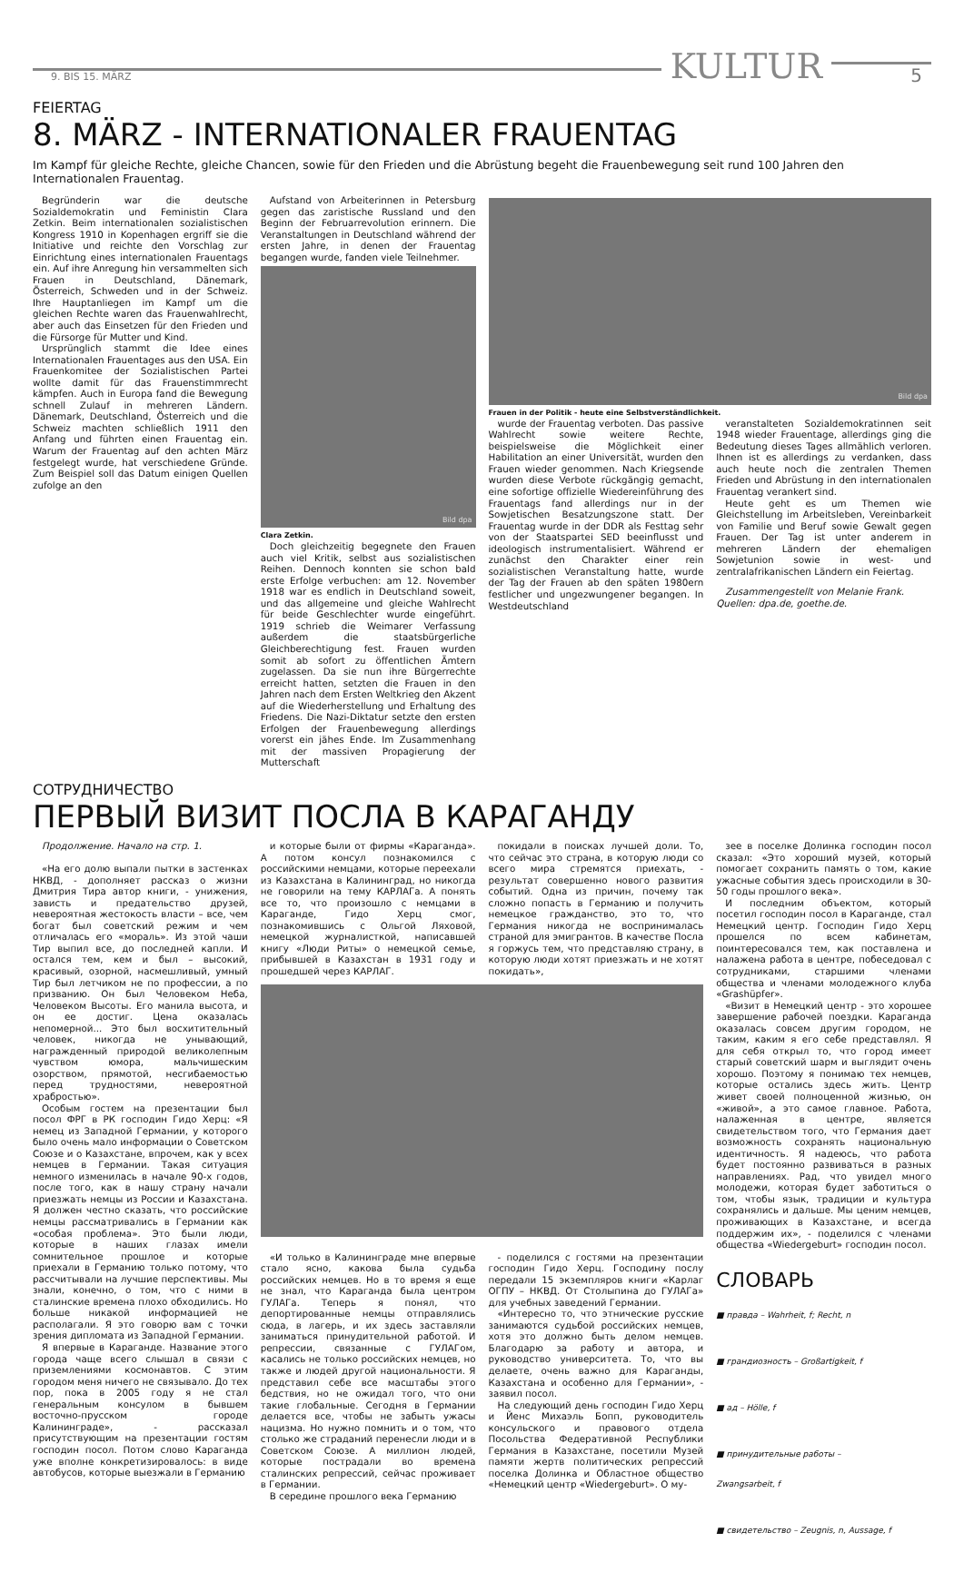9. BIS 15. MÄRZ
KULTUR
5
FEIERTAG
8. MÄRZ - INTERNATIONALER FRAUENTAG
Im Kampf für gleiche Rechte, gleiche Chancen, sowie für den Frieden und die Abrüstung begeht die Frauenbewegung seit rund 100 Jahren den Internationalen Frauentag.
Begründerin war die deutsche Sozialdemokratin und Feministin Clara Zetkin. Beim internationalen sozialistischen Kongress 1910 in Kopenhagen ergriff sie die Initiative und reichte den Vorschlag zur Einrichtung eines internationalen Frauentags ein. Auf ihre Anregung hin versammelten sich Frauen in Deutschland, Dänemark, Österreich, Schweden und in der Schweiz. Ihre Hauptanliegen im Kampf um die gleichen Rechte waren das Frauenwahlrecht, aber auch das Einsetzen für den Frieden und die Fürsorge für Mutter und Kind.
Ursprünglich stammt die Idee eines Internationalen Frauentages aus den USA. Ein Frauenkomitee der Sozialistischen Partei wollte damit für das Frauenstimmrecht kämpfen. Auch in Europa fand die Bewegung schnell Zulauf in mehreren Ländern. Dänemark, Deutschland, Österreich und die Schweiz machten schließlich 1911 den Anfang und führten einen Frauentag ein. Warum der Frauentag auf den achten März festgelegt wurde, hat verschiedene Gründe. Zum Beispiel soll das Datum einigen Quellen zufolge an den
Aufstand von Arbeiterinnen in Petersburg gegen das zaristische Russland und den Beginn der Februarrevolution erinnern. Die Veranstaltungen in Deutschland während der ersten Jahre, in denen der Frauentag begangen wurde, fanden viele Teilnehmer.
Bild dpa
Clara Zetkin.
Doch gleichzeitig begegnete den Frauen auch viel Kritik, selbst aus sozialistischen Reihen. Dennoch konnten sie schon bald erste Erfolge verbuchen: am 12. November 1918 war es endlich in Deutschland soweit, und das allgemeine und gleiche Wahlrecht für beide Geschlechter wurde eingeführt. 1919 schrieb die Weimarer Verfassung außerdem die staatsbürgerliche Gleichberechtigung fest. Frauen wurden somit ab sofort zu öffentlichen Ämtern zugelassen. Da sie nun ihre Bürgerrechte erreicht hatten, setzten die Frauen in den Jahren nach dem Ersten Weltkrieg den Akzent auf die Wiederherstellung und Erhaltung des Friedens. Die Nazi-Diktatur setzte den ersten Erfolgen der Frauenbewegung allerdings vorerst ein jähes Ende. Im Zusammenhang mit der massiven Propagierung der Mutterschaft
Bild dpa
Frauen in der Politik - heute eine Selbstverständlichkeit.
wurde der Frauentag verboten. Das passive Wahlrecht sowie weitere Rechte, beispielsweise die Möglichkeit einer Habilitation an einer Universität, wurden den Frauen wieder genommen. Nach Kriegsende wurden diese Verbote rückgängig gemacht, eine sofortige offizielle Wiedereinführung des Frauentags fand allerdings nur in der Sowjetischen Besatzungszone statt. Der Frauentag wurde in der DDR als Festtag sehr von der Staatspartei SED beeinflusst und ideologisch instrumentalisiert. Während er zunächst den Charakter einer rein sozialistischen Veranstaltung hatte, wurde der Tag der Frauen ab den späten 1980ern festlicher und ungezwungener begangen. In Westdeutschland
veranstalteten Sozialdemokratinnen seit 1948 wieder Frauentage, allerdings ging die Bedeutung dieses Tages allmählich verloren. Ihnen ist es allerdings zu verdanken, dass auch heute noch die zentralen Themen Frieden und Abrüstung in den internationalen Frauentag verankert sind.
Heute geht es um Themen wie Gleichstellung im Arbeitsleben, Vereinbarkeit von Familie und Beruf sowie Gewalt gegen Frauen. Der Tag ist unter anderem in mehreren Ländern der ehemaligen Sowjetunion sowie in west- und zentralafrikanischen Ländern ein Feiertag.
Zusammengestellt von Melanie Frank.
Quellen: dpa.de, goethe.de.
СОТРУДНИЧЕСТВО
ПЕРВЫЙ ВИЗИТ ПОСЛА В КАРАГАНДУ
Продолжение. Начало на стр. 1.
«На его долю выпали пытки в застенках НКВД, - дополняет рассказ о жизни Дмитрия Тира автор книги, - унижения, зависть и предательство друзей, невероятная жестокость власти – все, чем богат был советский режим и чем отличалась его «мораль». Из этой чаши Тир выпил все, до последней капли. И остался тем, кем и был – высокий, красивый, озорной, насмешливый, умный Тир был летчиком не по профессии, а по призванию. Он был Человеком Неба, Человеком Высоты. Его манила высота, и он ее достиг. Цена оказалась непомерной... Это был восхитительный человек, никогда не унывающий, награжденный природой великолепным чувством юмора, мальчишеским озорством, прямотой, несгибаемостью перед трудностями, невероятной храбростью».
Особым гостем на презентации был посол ФРГ в РК господин Гидо Херц: «Я немец из Западной Германии, у которого было очень мало информации о Советском Союзе и о Казахстане, впрочем, как у всех немцев в Германии. Такая ситуация немного изменилась в начале 90-х годов, после того, как в нашу страну начали приезжать немцы из России и Казахстана. Я должен честно сказать, что российские немцы рассматривались в Германии как «особая проблема». Это были люди, которые в наших глазах имели сомнительное прошлое и которые приехали в Германию только потому, что рассчитывали на лучшие перспективы. Мы знали, конечно, о том, что с ними в сталинские времена плохо обходились. Но больше никакой информацией не располагали. Я это говорю вам с точки зрения дипломата из Западной Германии.
Я впервые в Караганде. Название этого города чаще всего слышал в связи с приземлениями космонавтов. С этим городом меня ничего не связывало. До тех пор, пока в 2005 году я не стал генеральным консулом в бывшем восточно-прусском городе Калининграде», - рассказал присутствующим на презентации гостям господин посол. Потом слово Караганда уже вполне конкретизировалось: в виде автобусов, которые выезжали в Германию
и которые были от фирмы «Караганда». А потом консул познакомился с российскими немцами, которые переехали из Казахстана в Калининград, но никогда не говорили на тему КАРЛАГа. А понять все то, что произошло с немцами в Караганде, Гидо Херц смог, познакомившись с Ольгой Ляховой, немецкой журналисткой, написавшей книгу «Люди Риты» о немецкой семье, прибывшей в Казахстан в 1931 году и прошедшей через КАРЛАГ.
покидали в поисках лучшей доли. То, что сейчас это страна, в которую люди со всего мира стремятся приехать, - результат совершенно нового развития событий. Одна из причин, почему так сложно попасть в Германию и получить немецкое гражданство, это то, что Германия никогда не воспринималась страной для эмигрантов. В качестве Посла я горжусь тем, что представляю страну, в которую люди хотят приезжать и не хотят покидать»,
«И только в Калининграде мне впервые стало ясно, какова была судьба российских немцев. Но в то время я еще не знал, что Караганда была центром ГУЛАГа. Теперь я понял, что депортированные немцы отправлялись сюда, в лагерь, и их здесь заставляли заниматься принудительной работой. И репрессии, связанные с ГУЛАГом, касались не только российских немцев, но также и людей другой национальности. Я представил себе все масштабы этого бедствия, но не ожидал того, что они такие глобальные. Сегодня в Германии делается все, чтобы не забыть ужасы нацизма. Но нужно помнить и о том, что столько же страданий перенесли люди и в Советском Союзе. А миллион людей, которые пострадали во времена сталинских репрессий, сейчас проживает в Германии.
В середине прошлого века Германию
- поделился с гостями на презентации господин Гидо Херц. Господину послу передали 15 экземпляров книги «Карлаг ОГПУ – НКВД. От Столыпина до ГУЛАГа» для учебных заведений Германии.
«Интересно то, что этнические русские занимаются судьбой российских немцев, хотя это должно быть делом немцев. Благодарю за работу и автора, и руководство университета. То, что вы делаете, очень важно для Караганды, Казахстана и особенно для Германии», - заявил посол.
На следующий день господин Гидо Херц и Йенс Михаэль Бопп, руководитель консульского и правового отдела Посольства Федеративной Республики Германия в Казахстане, посетили Музей памяти жертв политических репрессий поселка Долинка и Областное общество «Немецкий центр «Wiedergeburt». О му-
зее в поселке Долинка господин посол сказал: «Это хороший музей, который помогает сохранить память о том, какие ужасные события здесь происходили в 30-50 годы прошлого века».
И последним объектом, который посетил господин посол в Караганде, стал Немецкий центр. Господин Гидо Херц прошелся по всем кабинетам, поинтересовался тем, как поставлена и налажена работа в центре, побеседовал с сотрудниками, старшими членами общества и членами молодежного клуба «Grashüpfer».
«Визит в Немецкий центр - это хорошее завершение рабочей поездки. Караганда оказалась совсем другим городом, не таким, каким я его себе представлял. Я для себя открыл то, что город имеет старый советский шарм и выглядит очень хорошо. Поэтому я понимаю тех немцев, которые остались здесь жить. Центр живет своей полноценной жизнью, он «живой», а это самое главное. Работа, налаженная в центре, является свидетельством того, что Германия дает возможность сохранять национальную идентичность. Я надеюсь, что работа будет постоянно развиваться в разных направлениях. Рад, что увидел много молодежи, которая будет заботиться о том, чтобы язык, традиции и культура сохранялись и дальше. Мы ценим немцев, проживающих в Казахстане, и всегда поддержим их», - поделился с членами общества «Wiedergeburt» господин посол.
СЛОВАРЬ
■ правда – Wahrheit, f; Recht, n
■ грандиозность – Großartigkeit, f
■ ад – Hölle, f
■ принудительные работы –
Zwangsarbeit, f
■ свидетельство – Zeugnis, n, Aussage, f